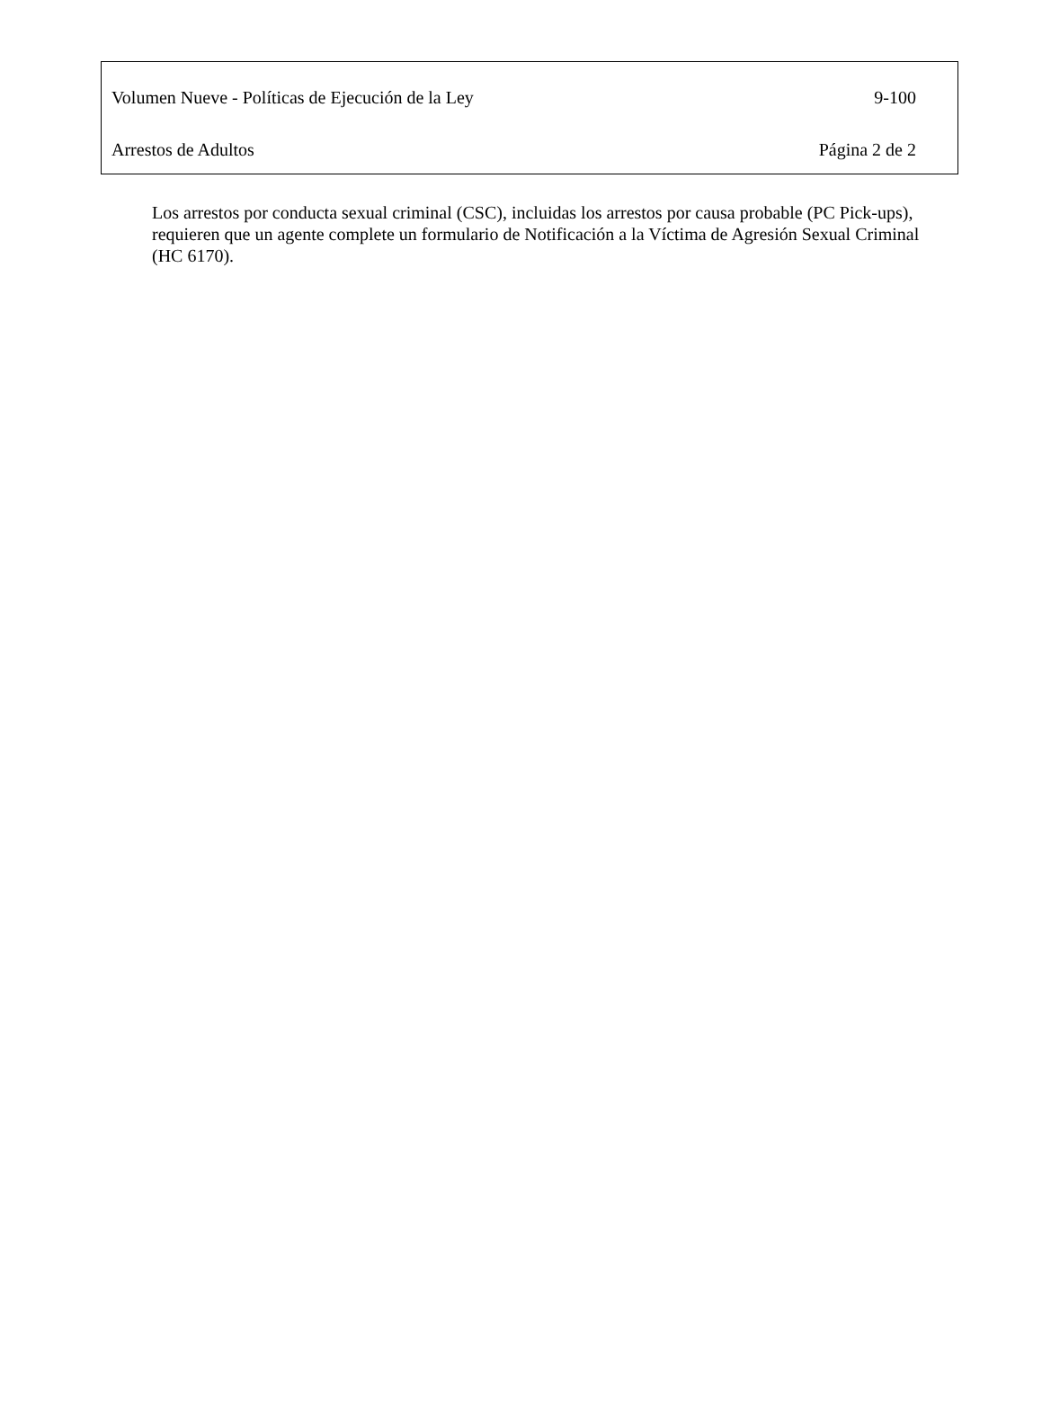Volumen Nueve - Políticas de Ejecución de la Ley 9-100
Arrestos de Adultos Página 2 de 2
Los arrestos por conducta sexual criminal (CSC), incluidas los arrestos por causa probable (PC Pick-ups), requieren que un agente complete un formulario de Notificación a la Víctima de Agresión Sexual Criminal (HC 6170).